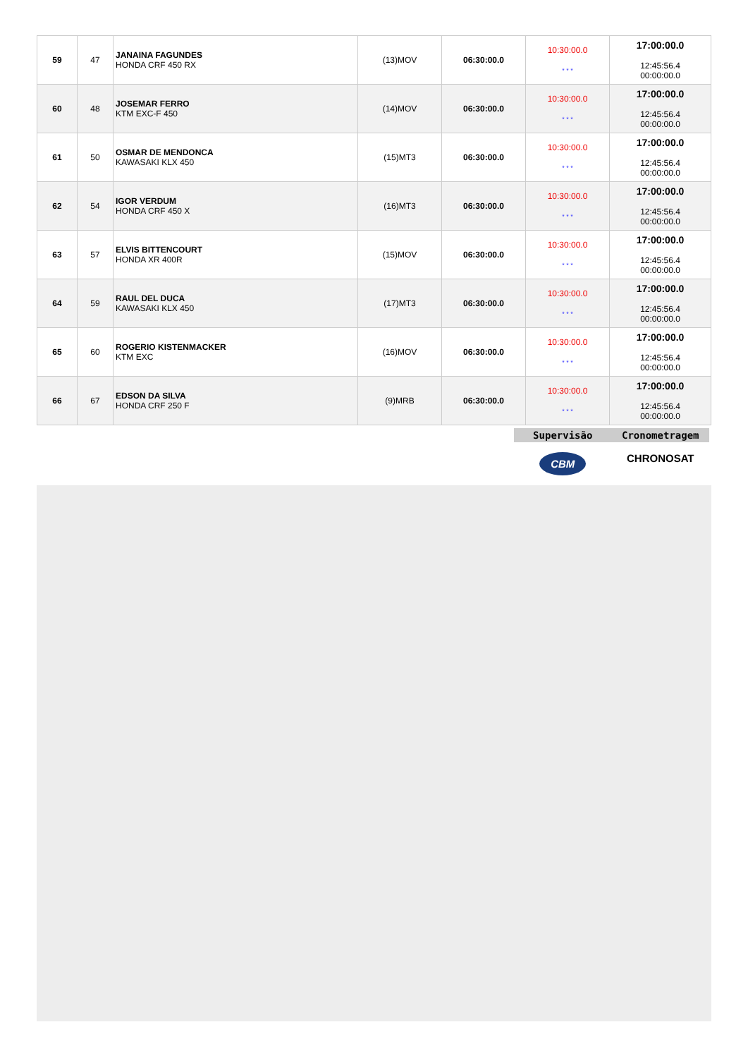| 59 | 47 | JANAINA FAGUNDES HONDA CRF 450 RX | (13)MOV | 06:30:00.0 | 10:30:00.0 * * * | 17:00:00.0 12:45:56.4 00:00:00.0 |
| 60 | 48 | JOSEMAR FERRO KTM EXC-F 450 | (14)MOV | 06:30:00.0 | 10:30:00.0 * * * | 17:00:00.0 12:45:56.4 00:00:00.0 |
| 61 | 50 | OSMAR DE MENDONCA KAWASAKI KLX 450 | (15)MT3 | 06:30:00.0 | 10:30:00.0 * * * | 17:00:00.0 12:45:56.4 00:00:00.0 |
| 62 | 54 | IGOR VERDUM HONDA CRF 450 X | (16)MT3 | 06:30:00.0 | 10:30:00.0 * * * | 17:00:00.0 12:45:56.4 00:00:00.0 |
| 63 | 57 | ELVIS BITTENCOURT HONDA XR 400R | (15)MOV | 06:30:00.0 | 10:30:00.0 * * * | 17:00:00.0 12:45:56.4 00:00:00.0 |
| 64 | 59 | RAUL DEL DUCA KAWASAKI KLX 450 | (17)MT3 | 06:30:00.0 | 10:30:00.0 * * * | 17:00:00.0 12:45:56.4 00:00:00.0 |
| 65 | 60 | ROGERIO KISTENMACKER KTM EXC | (16)MOV | 06:30:00.0 | 10:30:00.0 * * * | 17:00:00.0 12:45:56.4 00:00:00.0 |
| 66 | 67 | EDSON DA SILVA HONDA CRF 250 F | (9)MRB | 06:30:00.0 | 10:30:00.0 * * * | 17:00:00.0 12:45:56.4 00:00:00.0 |
Supervisão Cronometragem
CBM
CHRONOSAT